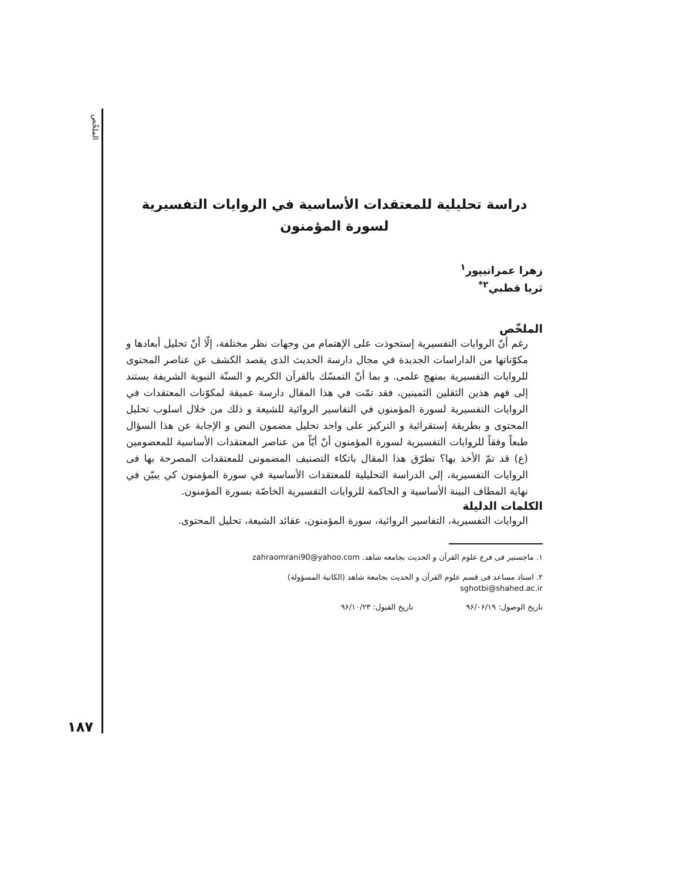الملخّص
۱۸۷
دراسة تحليلية للمعتقدات الأساسية في الروايات التفسيرية
لسورة المؤمنون
زهرا عمرانيپور<sup>۱</sup>
ثريا قطبي<sup>۲*</sup>
الملخّص
رغم أنّ الروايات التفسيرية إستحوذت على الإهتمام من وجهات نظر مختلفة، إلّا أنّ تحليل أبعادها و مكوّناتها من الداراسات الجديدة في مجال دارسة الحديث الذى يقصد الكشف عن عناصر المحتوى للروايات التفسيرية بمنهج علمى. و بما أنّ التمسّك بالقرآن الكريم و السنّة النبوية الشريفة يستند إلى فهم هذين الثقلين الثمينين، فقد تمّت في هذا المقال دارسة عميقة لمكوّنات المعتقدات في الروايات التفسيرية لسورة المؤمنون في التفاسير الروائية للشيعة و ذلك من خلال اسلوب تحليل المحتوى و بطريقة إستقرائية و التركيز على واحد تحليل مضمون النص و الإجابة عن هذا السؤال طبعاً وفقاً للروايات التفسيرية لسورة المؤمنون أنّ أيّاً من عناصر المعتقدات الأساسية للمعصومين (ع) قد تمّ الأخذ بها؟ تطرّق هذا المقال باتكاء التصنيف المضمونى للمعتقدات المصرحة بها فى الروايات التفسيرية، إلى الدراسة التحليلية للمعتقدات الأساسية في سورة المؤمنون كي يبيّن في نهاية المطاف البينة الأساسية و الحاكمة للروايات التفسيرية الخاصّة بسورة المؤمنون.
الكلمات الدليلة
الروايات التفسيرية، التفاسير الروائية، سورة المؤمنون، عقائد الشيعة، تحليل المحتوى.
۱. ماجستير فى فرع علوم القرآن و الحديث بجامعه شاهد. zahraomrani90@yahoo.com
۲. استاذ مساعد فى قسم علوم القرآن و الحديث بجامعة شاهد (الكاتبة المسؤولة)
sghotbi@shahed.ac.ir
تاريخ الوصول: ۹۶/۰۶/۱۹ تاريخ القبول: ۹۶/۱۰/۲۳